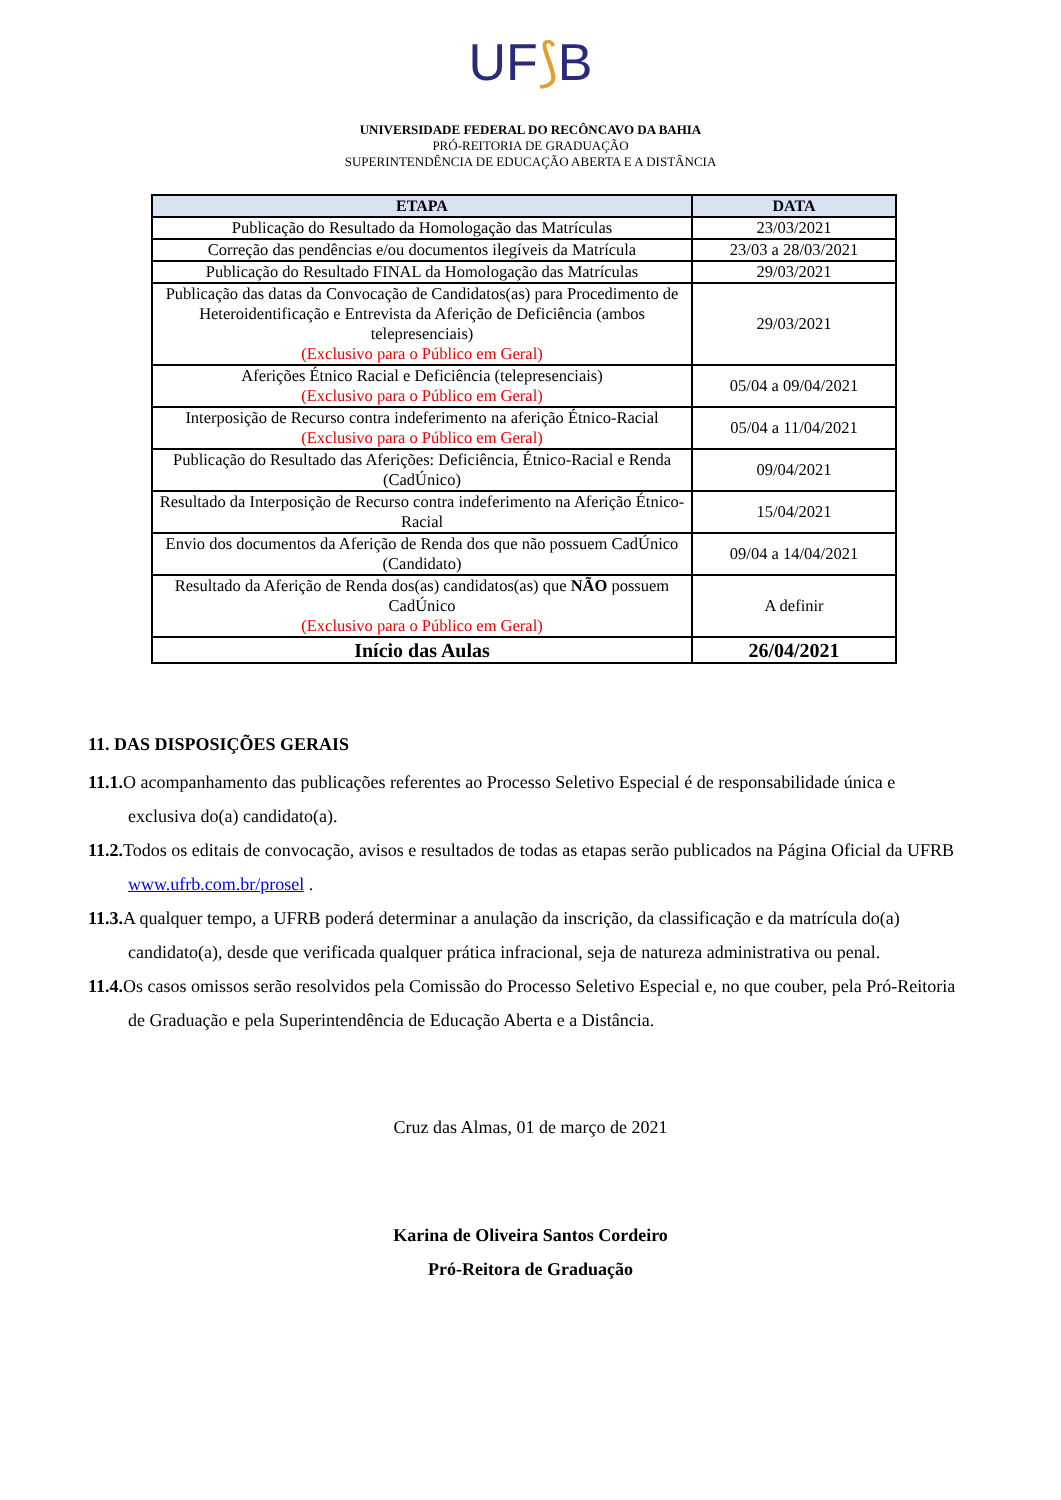UF⟆B
UNIVERSIDADE FEDERAL DO RECÔNCAVO DA BAHIA
PRÓ-REITORIA DE GRADUAÇÃO
SUPERINTENDÊNCIA DE EDUCAÇÃO ABERTA E A DISTÂNCIA
| ETAPA | DATA |
| --- | --- |
| Publicação do Resultado da Homologação das Matrículas | 23/03/2021 |
| Correção das pendências e/ou documentos ilegíveis da Matrícula | 23/03 a 28/03/2021 |
| Publicação do Resultado FINAL da Homologação das Matrículas | 29/03/2021 |
| Publicação das datas da Convocação de Candidatos(as) para Procedimento de Heteroidentificação e Entrevista da Aferição de Deficiência (ambos telepresenciais) (Exclusivo para o Público em Geral) | 29/03/2021 |
| Aferições Étnico Racial e Deficiência (telepresenciais) (Exclusivo para o Público em Geral) | 05/04 a 09/04/2021 |
| Interposição de Recurso contra indeferimento na aferição Étnico-Racial (Exclusivo para o Público em Geral) | 05/04 a 11/04/2021 |
| Publicação do Resultado das Aferições: Deficiência, Étnico-Racial e Renda (CadÚnico) | 09/04/2021 |
| Resultado da Interposição de Recurso contra indeferimento na Aferição Étnico-Racial | 15/04/2021 |
| Envio dos documentos da Aferição de Renda dos que não possuem CadÚnico (Candidato) | 09/04 a 14/04/2021 |
| Resultado da Aferição de Renda dos(as) candidatos(as) que NÃO possuem CadÚnico (Exclusivo para o Público em Geral) | A definir |
| Início das Aulas | 26/04/2021 |
11. DAS DISPOSIÇÕES GERAIS
11.1. O acompanhamento das publicações referentes ao Processo Seletivo Especial é de responsabilidade única e exclusiva do(a) candidato(a).
11.2. Todos os editais de convocação, avisos e resultados de todas as etapas serão publicados na Página Oficial da UFRB www.ufrb.com.br/prosel .
11.3. A qualquer tempo, a UFRB poderá determinar a anulação da inscrição, da classificação e da matrícula do(a) candidato(a), desde que verificada qualquer prática infracional, seja de natureza administrativa ou penal.
11.4. Os casos omissos serão resolvidos pela Comissão do Processo Seletivo Especial e, no que couber, pela Pró-Reitoria de Graduação e pela Superintendência de Educação Aberta e a Distância.
Cruz das Almas, 01 de março de 2021
Karina de Oliveira Santos Cordeiro
Pró-Reitora de Graduação